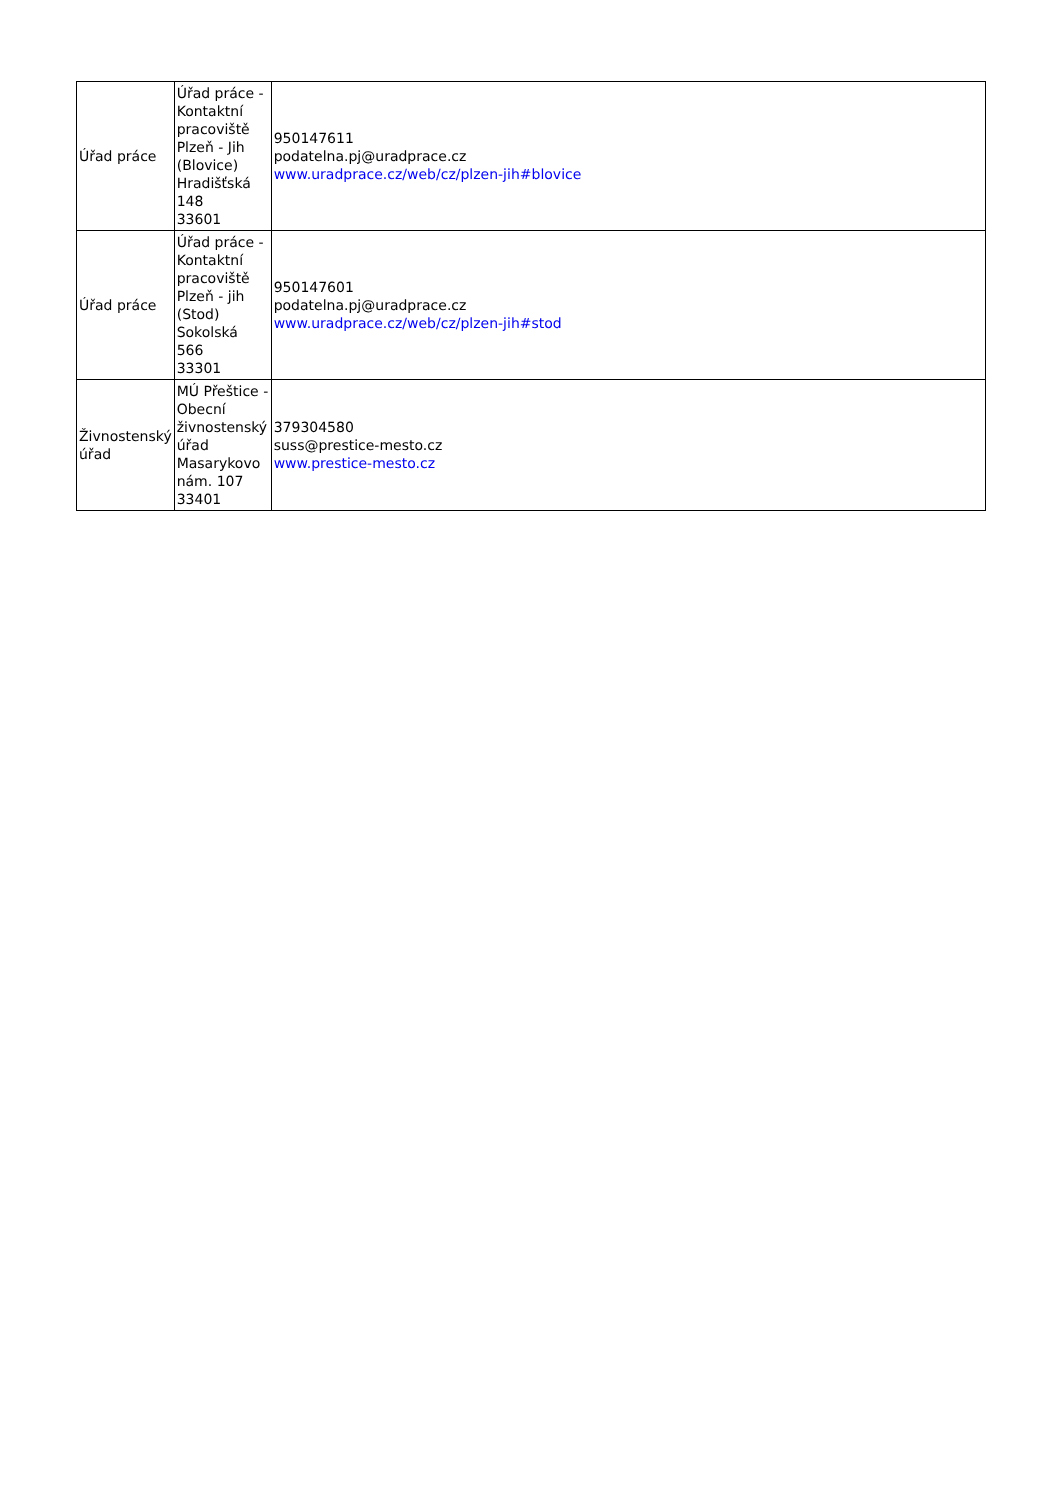| Úřad práce | Úřad práce - Kontaktní pracoviště Plzeň - Jih (Blovice) Hradišťská 148 33601 | 950147611 podatelna.pj@uradprace.cz www.uradprace.cz/web/cz/plzen-jih#blovice |
| Úřad práce | Úřad práce - Kontaktní pracoviště Plzeň - jih (Stod) Sokolská 566 33301 | 950147601 podatelna.pj@uradprace.cz www.uradprace.cz/web/cz/plzen-jih#stod |
| Živnostenský úřad | MÚ Přeštice - Obecní živnostenský úřad Masarykovo nám. 107 33401 | 379304580 suss@prestice-mesto.cz www.prestice-mesto.cz |